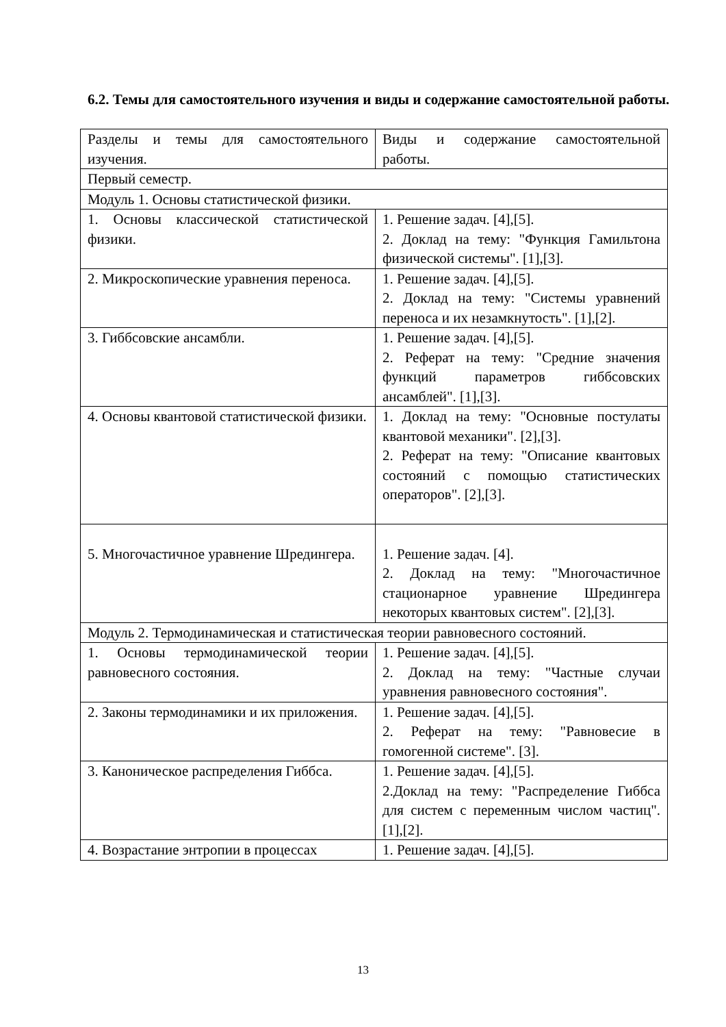6.2. Темы для самостоятельного изучения и виды и содержание самостоятельной работы.
| Разделы и темы для самостоятельного изучения. | Виды и содержание самостоятельной работы. |
| Первый семестр. | |
| Модуль 1. Основы статистической физики. | |
| 1. Основы классической статистической физики. | 1. Решение задач. [4],[5]. 2. Доклад на тему: "Функция Гамильтона физической системы". [1],[3]. |
| 2. Микроскопические уравнения переноса. | 1. Решение задач. [4],[5]. 2. Доклад на тему: "Системы уравнений переноса и их незамкнутость". [1],[2]. |
| 3. Гиббсовские ансамбли. | 1. Решение задач. [4],[5]. 2. Реферат на тему: "Средние значения функций параметров гиббсовских ансамблей". [1],[3]. |
| 4. Основы квантовой статистической физики. | 1. Доклад на тему: "Основные постулаты квантовой механики". [2],[3]. 2. Реферат на тему: "Описание квантовых состояний с помощью статистических операторов". [2],[3]. |
| 5. Многочастичное уравнение Шредингера. | 1. Решение задач. [4]. 2. Доклад на тему: "Многочастичное стационарное уравнение Шредингера некоторых квантовых систем". [2],[3]. |
| Модуль 2. Термодинамическая и статистическая теории равновесного состояний. | |
| 1. Основы термодинамической теории равновесного состояния. | 1. Решение задач. [4],[5]. 2. Доклад на тему: "Частные случаи уравнения равновесного состояния". |
| 2. Законы термодинамики и их приложения. | 1. Решение задач. [4],[5]. 2. Реферат на тему: "Равновесие в гомогенной системе". [3]. |
| 3. Каноническое распределения Гиббса. | 1. Решение задач. [4],[5]. 2.Доклад на тему: "Распределение Гиббса для систем с переменным числом частиц". [1],[2]. |
| 4. Возрастание энтропии в процессах | 1. Решение задач. [4],[5]. |
13